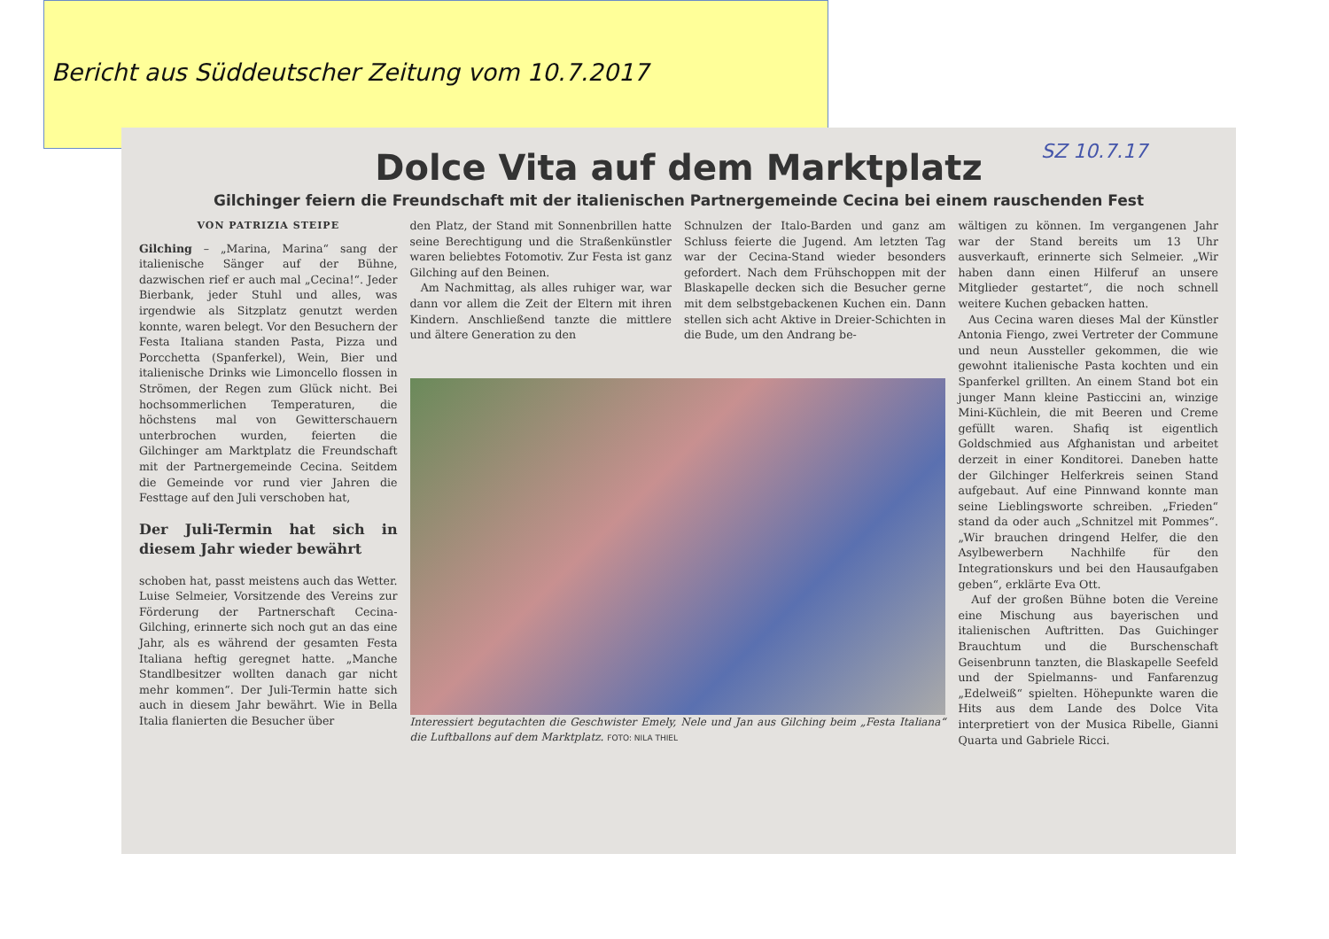Bericht aus Süddeutscher Zeitung vom 10.7.2017
SZ 10.7.17
Dolce Vita auf dem Marktplatz
Gilchinger feiern die Freundschaft mit der italienischen Partnergemeinde Cecina bei einem rauschenden Fest
VON PATRIZIA STEIPE
Gilching – „Marina, Marina“ sang der italienische Sänger auf der Bühne, dazwischen rief er auch mal „Cecina!“. Jeder Bierbank, jeder Stuhl und alles, was irgendwie als Sitzplatz genutzt werden konnte, waren belegt. Vor den Besuchern der Festa Italiana standen Pasta, Pizza und Porcchetta (Spanferkel), Wein, Bier und italienische Drinks wie Limoncello flossen in Strömen, der Regen zum Glück nicht. Bei hochsommerlichen Temperaturen, die höchstens mal von Gewitterschauern unterbrochen wurden, feierten die Gilchinger am Marktplatz die Freundschaft mit der Partnergemeinde Cecina. Seitdem die Gemeinde vor rund vier Jahren die Festtage auf den Juli verschoben hat,
Der Juli-Termin hat sich in diesem Jahr wieder bewährt
schoben hat, passt meistens auch das Wetter. Luise Selmeier, Vorsitzende des Vereins zur Förderung der Partnerschaft Cecina-Gilching, erinnerte sich noch gut an das eine Jahr, als es während der gesamten Festa Italiana heftig geregnet hatte. „Manche Standlbesitzer wollten danach gar nicht mehr kommen“. Der Juli-Termin hatte sich auch in diesem Jahr bewährt. Wie in Bella Italia flanierten die Besucher über
den Platz, der Stand mit Sonnenbrillen hatte seine Berechtigung und die Straßenkünstler waren beliebtes Fotomotiv. Zur Festa ist ganz Gilching auf den Beinen.
Am Nachmittag, als alles ruhiger war, war dann vor allem die Zeit der Eltern mit ihren Kindern. Anschließend tanzte die mittlere und ältere Generation zu den
Schnulzen der Italo-Barden und ganz am Schluss feierte die Jugend. Am letzten Tag war der Cecina-Stand wieder besonders gefordert. Nach dem Frühschoppen mit der Blaskapelle decken sich die Besucher gerne mit dem selbstgebackenen Kuchen ein. Dann stellen sich acht Aktive in Dreier-Schichten in die Bude, um den Andrang be-
Interessiert begutachten die Geschwister Emely, Nele und Jan aus Gilching beim „Festa Italiana“ die Luftballons auf dem Marktplatz. FOTO: NILA THIEL
wältigen zu können. Im vergangenen Jahr war der Stand bereits um 13 Uhr ausverkauft, erinnerte sich Selmeier. „Wir haben dann einen Hilferuf an unsere Mitglieder gestartet“, die noch schnell weitere Kuchen gebacken hatten.
Aus Cecina waren dieses Mal der Künstler Antonia Fiengo, zwei Vertreter der Commune und neun Aussteller gekommen, die wie gewohnt italienische Pasta kochten und ein Spanferkel grillten. An einem Stand bot ein junger Mann kleine Pasticcini an, winzige Mini-Küchlein, die mit Beeren und Creme gefüllt waren. Shafiq ist eigentlich Goldschmied aus Afghanistan und arbeitet derzeit in einer Konditorei. Daneben hatte der Gilchinger Helferkreis seinen Stand aufgebaut. Auf eine Pinnwand konnte man seine Lieblingsworte schreiben. „Frieden“ stand da oder auch „Schnitzel mit Pommes“. „Wir brauchen dringend Helfer, die den Asylbewerbern Nachhilfe für den Integrationskurs und bei den Hausaufgaben geben“, erklärte Eva Ott.
Auf der großen Bühne boten die Vereine eine Mischung aus bayerischen und italienischen Auftritten. Das Guichinger Brauchtum und die Burschenschaft Geisenbrunn tanzten, die Blaskapelle Seefeld und der Spielmanns- und Fanfarenzug „Edelweiß“ spielten. Höhepunkte waren die Hits aus dem Lande des Dolce Vita interpretiert von der Musica Ribelle, Gianni Quarta und Gabriele Ricci.